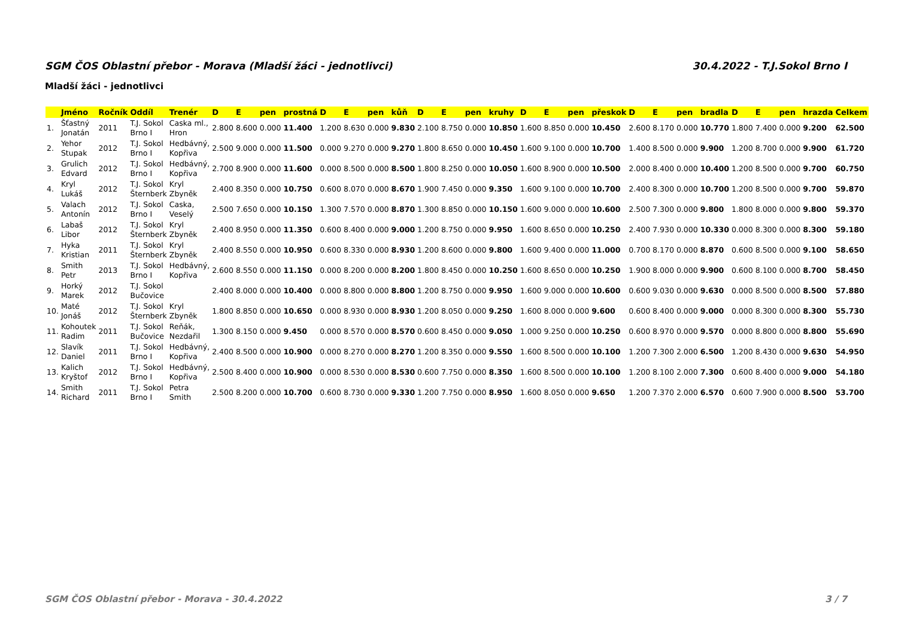SGM ČOS Oblastní přebor - Morava (Mladší žáci - jednotlivci) 30.4.2022 - T.J.Sokol Brno I
Mladší žáci - jednotlivci
| | Jméno | Ročník | Oddíl | Trenér | D | E | pen | prostná | D | E | pen | kůň | D | E | pen | kruhy | D | E | pen | přeskok | D | E | pen | bradla | D | E | pen | hrazda | Celkem |
| --- | --- | --- | --- | --- | --- | --- | --- | --- | --- | --- | --- | --- | --- | --- | --- | --- | --- | --- | --- | --- | --- | --- | --- | --- | --- | --- | --- | --- | --- |
| 1. | Šťastný Jonatán | 2011 | T.J. Sokol Brno I | Caska ml., Hron | 2.800 | 8.600 | 0.000 | 11.400 | 1.200 | 8.630 | 0.000 | 9.830 | 2.100 | 8.750 | 0.000 | 10.850 | 1.600 | 8.850 | 0.000 | 10.450 | 2.600 | 8.170 | 0.000 | 10.770 | 1.800 | 7.400 | 0.000 | 9.200 | 62.500 |
| 2. | Yehor Stupak | 2012 | T.J. Sokol Brno I | Hedbávný, Kopřiva | 2.500 | 9.000 | 0.000 | 11.500 | 0.000 | 9.270 | 0.000 | 9.270 | 1.800 | 8.650 | 0.000 | 10.450 | 1.600 | 9.100 | 0.000 | 10.700 | 1.400 | 8.500 | 0.000 | 9.900 | 1.200 | 8.700 | 0.000 | 9.900 | 61.720 |
| 3. | Grulich Edvard | 2012 | T.J. Sokol Brno I | Hedbávný, Kopřiva | 2.700 | 8.900 | 0.000 | 11.600 | 0.000 | 8.500 | 0.000 | 8.500 | 1.800 | 8.250 | 0.000 | 10.050 | 1.600 | 8.900 | 0.000 | 10.500 | 2.000 | 8.400 | 0.000 | 10.400 | 1.200 | 8.500 | 0.000 | 9.700 | 60.750 |
| 4. | Kryl Lukáš | 2012 | T.J. Sokol Šternberk | Kryl Zbyněk | 2.400 | 8.350 | 0.000 | 10.750 | 0.600 | 8.070 | 0.000 | 8.670 | 1.900 | 7.450 | 0.000 | 9.350 | 1.600 | 9.100 | 0.000 | 10.700 | 2.400 | 8.300 | 0.000 | 10.700 | 1.200 | 8.500 | 0.000 | 9.700 | 59.870 |
| 5. | Valach Antonín | 2012 | T.J. Sokol Brno I | Caska, Veselý | 2.500 | 7.650 | 0.000 | 10.150 | 1.300 | 7.570 | 0.000 | 8.870 | 1.300 | 8.850 | 0.000 | 10.150 | 1.600 | 9.000 | 0.000 | 10.600 | 2.500 | 7.300 | 0.000 | 9.800 | 1.800 | 8.000 | 0.000 | 9.800 | 59.370 |
| 6. | Labaš Libor | 2012 | T.J. Sokol Šternberk | Kryl Zbyněk | 2.400 | 8.950 | 0.000 | 11.350 | 0.600 | 8.400 | 0.000 | 9.000 | 1.200 | 8.750 | 0.000 | 9.950 | 1.600 | 8.650 | 0.000 | 10.250 | 2.400 | 7.930 | 0.000 | 10.330 | 0.000 | 8.300 | 0.000 | 8.300 | 59.180 |
| 7. | Hyka Kristian | 2011 | T.J. Sokol Šternberk | Kryl Zbyněk | 2.400 | 8.550 | 0.000 | 10.950 | 0.600 | 8.330 | 0.000 | 8.930 | 1.200 | 8.600 | 0.000 | 9.800 | 1.600 | 9.400 | 0.000 | 11.000 | 0.700 | 8.170 | 0.000 | 8.870 | 0.600 | 8.500 | 0.000 | 9.100 | 58.650 |
| 8. | Smith Petr | 2013 | T.J. Sokol Brno I | Hedbávný, Kopřiva | 2.600 | 8.550 | 0.000 | 11.150 | 0.000 | 8.200 | 0.000 | 8.200 | 1.800 | 8.450 | 0.000 | 10.250 | 1.600 | 8.650 | 0.000 | 10.250 | 1.900 | 8.000 | 0.000 | 9.900 | 0.600 | 8.100 | 0.000 | 8.700 | 58.450 |
| 9. | Horký Marek | 2012 | T.J. Sokol Bučovice | | 2.400 | 8.000 | 0.000 | 10.400 | 0.000 | 8.800 | 0.000 | 8.800 | 1.200 | 8.750 | 0.000 | 9.950 | 1.600 | 9.000 | 0.000 | 10.600 | 0.600 | 9.030 | 0.000 | 9.630 | 0.000 | 8.500 | 0.000 | 8.500 | 57.880 |
| 10. | Maté Jonáš | 2012 | T.J. Sokol Šternberk | Kryl Zbyněk | 1.800 | 8.850 | 0.000 | 10.650 | 0.000 | 8.930 | 0.000 | 8.930 | 1.200 | 8.050 | 0.000 | 9.250 | 1.600 | 8.000 | 0.000 | 9.600 | 0.600 | 8.400 | 0.000 | 9.000 | 0.000 | 8.300 | 0.000 | 8.300 | 55.730 |
| 11. | Kohoutek Radim | 2011 | T.J. Sokol Bučovice | Reňák, Nezdařil | 1.300 | 8.150 | 0.000 | 9.450 | 0.000 | 8.570 | 0.000 | 8.570 | 0.600 | 8.450 | 0.000 | 9.050 | 1.000 | 9.250 | 0.000 | 10.250 | 0.600 | 8.970 | 0.000 | 9.570 | 0.000 | 8.800 | 0.000 | 8.800 | 55.690 |
| 12. | Slavík Daniel | 2011 | T.J. Sokol Brno I | Hedbávný, Kopřiva | 2.400 | 8.500 | 0.000 | 10.900 | 0.000 | 8.270 | 0.000 | 8.270 | 1.200 | 8.350 | 0.000 | 9.550 | 1.600 | 8.500 | 0.000 | 10.100 | 1.200 | 7.300 | 2.000 | 6.500 | 1.200 | 8.430 | 0.000 | 9.630 | 54.950 |
| 13. | Kalich Kryštof | 2012 | T.J. Sokol Brno I | Hedbávný, Kopřiva | 2.500 | 8.400 | 0.000 | 10.900 | 0.000 | 8.530 | 0.000 | 8.530 | 0.600 | 7.750 | 0.000 | 8.350 | 1.600 | 8.500 | 0.000 | 10.100 | 1.200 | 8.100 | 2.000 | 7.300 | 0.600 | 8.400 | 0.000 | 9.000 | 54.180 |
| 14. | Smith Richard | 2011 | T.J. Sokol Brno I | Petra Smith | 2.500 | 8.200 | 0.000 | 10.700 | 0.600 | 8.730 | 0.000 | 9.330 | 1.200 | 7.750 | 0.000 | 8.950 | 1.600 | 8.050 | 0.000 | 9.650 | 1.200 | 7.370 | 2.000 | 6.570 | 0.600 | 7.900 | 0.000 | 8.500 | 53.700 |
SGM ČOS Oblastní přebor - Morava - 30.4.2022 3 / 7